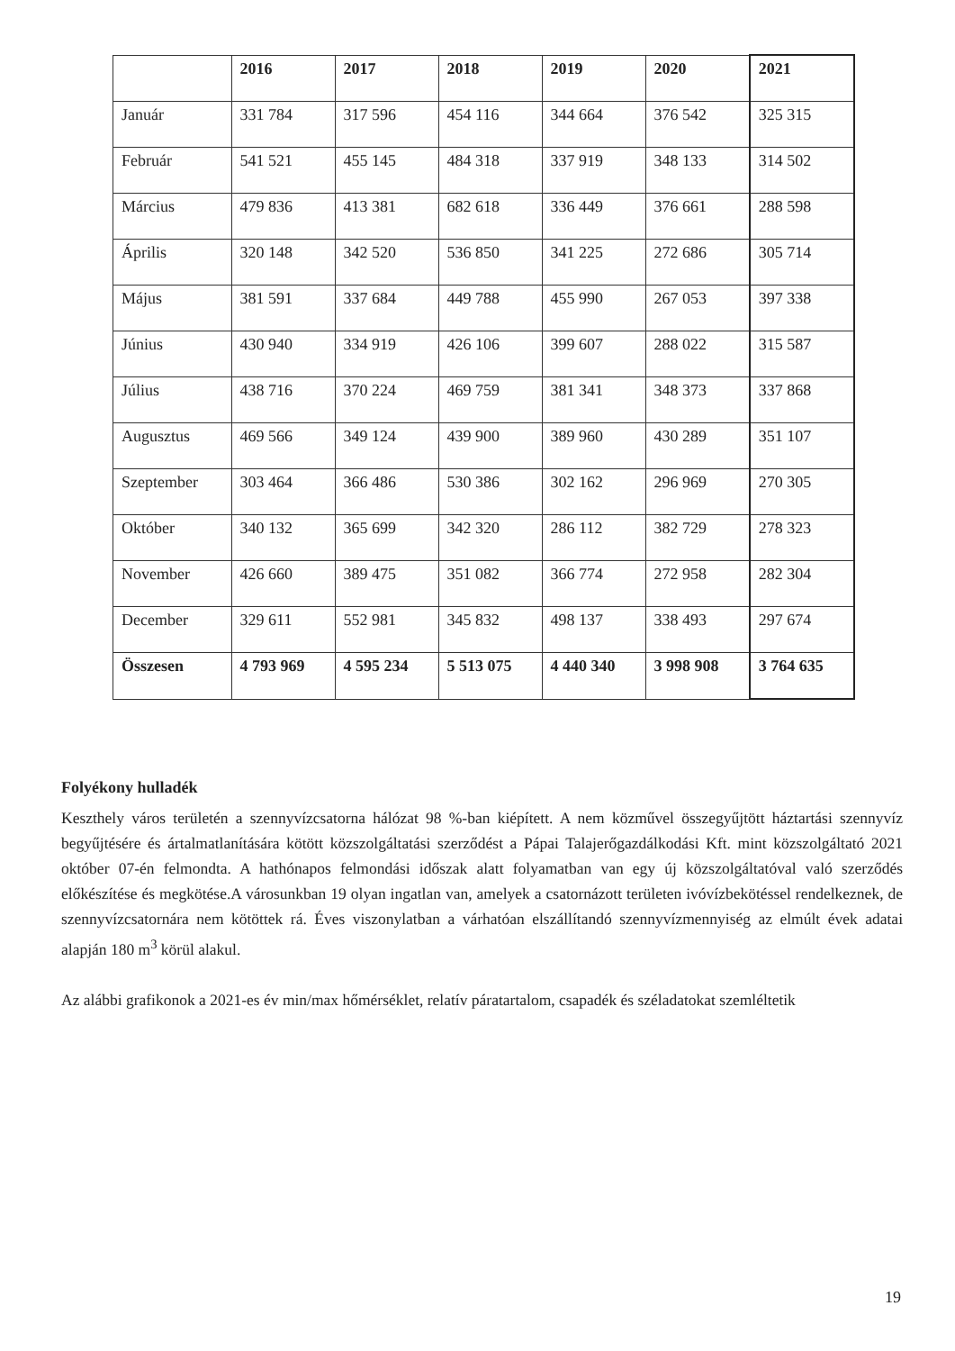| | 2016 | 2017 | 2018 | 2019 | 2020 | 2021 |
| --- | --- | --- | --- | --- | --- | --- |
| Január | 331 784 | 317 596 | 454 116 | 344 664 | 376 542 | 325 315 |
| Február | 541 521 | 455 145 | 484 318 | 337 919 | 348 133 | 314 502 |
| Március | 479 836 | 413 381 | 682 618 | 336 449 | 376 661 | 288 598 |
| Április | 320 148 | 342 520 | 536 850 | 341 225 | 272 686 | 305 714 |
| Május | 381 591 | 337 684 | 449 788 | 455 990 | 267 053 | 397 338 |
| Június | 430 940 | 334 919 | 426 106 | 399 607 | 288 022 | 315 587 |
| Július | 438 716 | 370 224 | 469 759 | 381 341 | 348 373 | 337 868 |
| Augusztus | 469 566 | 349 124 | 439 900 | 389 960 | 430 289 | 351 107 |
| Szeptember | 303 464 | 366 486 | 530 386 | 302 162 | 296 969 | 270 305 |
| Október | 340 132 | 365 699 | 342 320 | 286 112 | 382 729 | 278 323 |
| November | 426 660 | 389 475 | 351 082 | 366 774 | 272 958 | 282 304 |
| December | 329 611 | 552 981 | 345 832 | 498 137 | 338 493 | 297 674 |
| Összesen | 4 793 969 | 4 595 234 | 5 513 075 | 4 440 340 | 3 998 908 | 3 764 635 |
Folyékony hulladék
Keszthely város területén a szennyvízcsatorna hálózat 98 %-ban kiépített. A nem közművel összegyűjtött háztartási szennyvíz begyűjtésére és ártalmatlanítására kötött közszolgáltatási szerződést a Pápai Talajerőgazdálkodási Kft. mint közszolgáltató 2021 október 07-én felmondta. A hathónapos felmondási időszak alatt folyamatban van egy új közszolgáltatóval való szerződés előkészítése és megkötése.A városunkban 19 olyan ingatlan van, amelyek a csatornázott területen ivóvízbekötéssel rendelkeznek, de szennyvízcsatornára nem kötöttek rá. Éves viszonylatban a várhatóan elszállítandó szennyvízmennyiség az elmúlt évek adatai alapján 180 m<sup>3</sup> körül alakul.
Az alábbi grafikonok a 2021-es év min/max hőmérséklet, relatív páratartalom, csapadék és széladatokat szemléltetik
19